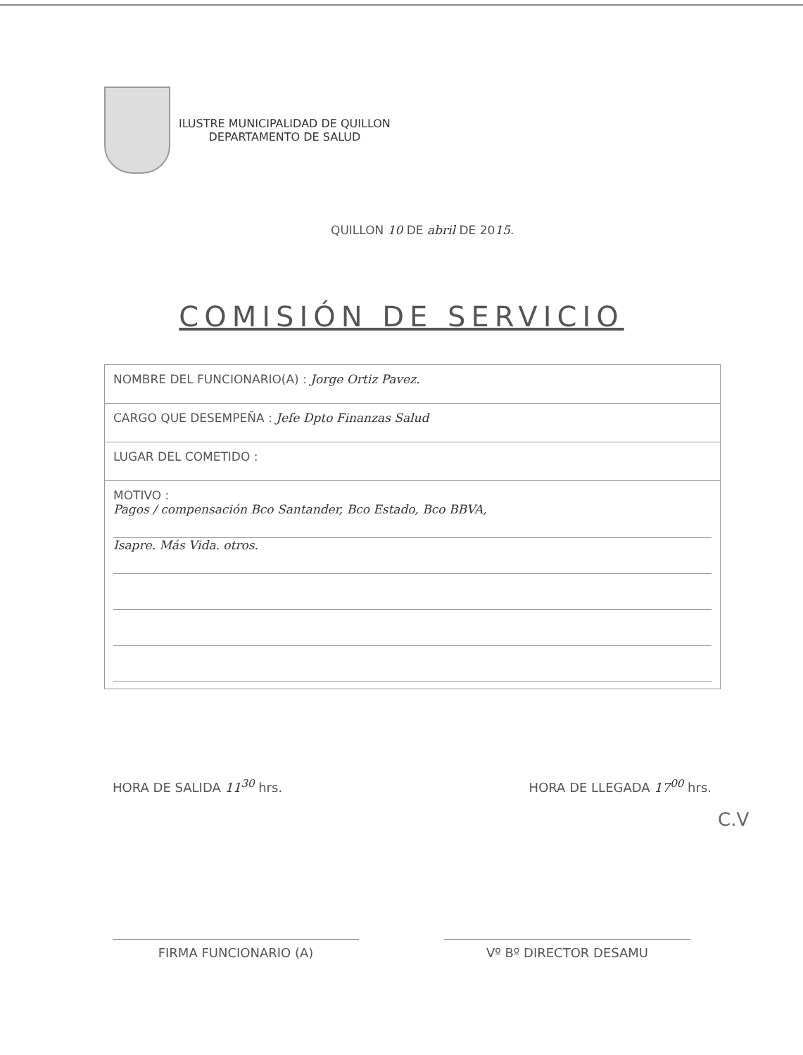ILUSTRE MUNICIPALIDAD DE QUILLON
DEPARTAMENTO DE SALUD
QUILLON 10 DE abril DE 2015.
COMISIÓN DE SERVICIO
| NOMBRE DEL FUNCIONARIO(A) : Jorge Ortiz Pavez. |
| CARGO QUE DESEMPEÑA : Jefe Dpto Finanzas Salud |
| LUGAR DEL COMETIDO : |
| MOTIVO : Pagos / compensación Bco Santander, Bco Estado, Bco BBVA, Isapre. Más Vida. otros. |
HORA DE SALIDA 11<sup>30</sup> hrs. HORA DE LLEGADA 17<sup>00</sup> hrs.
C.V
FIRMA FUNCIONARIO (A) Vº Bº DIRECTOR DESAMU